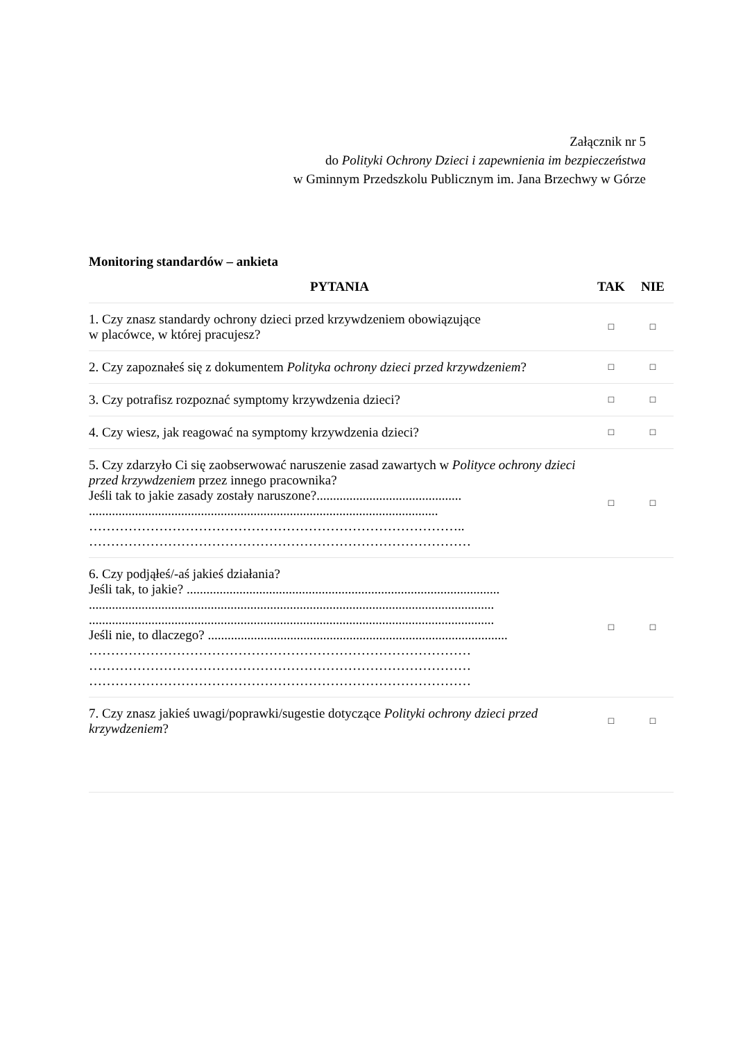Załącznik nr 5
do Polityki Ochrony Dzieci i zapewnienia im bezpieczeństwa
w Gminnym Przedszkolu Publicznym im. Jana Brzechwy w Górze
Monitoring standardów – ankieta
| PYTANIA | TAK | NIE |
| --- | --- | --- |
| 1. Czy znasz standardy ochrony dzieci przed krzywdzeniem obowiązujące w placówce, w której pracujesz? | □ | □ |
| 2. Czy zapoznałeś się z dokumentem Polityka ochrony dzieci przed krzywdzeniem ? | □ | □ |
| 3. Czy potrafisz rozpoznać symptomy krzywdzenia dzieci? | □ | □ |
| 4. Czy wiesz, jak reagować na symptomy krzywdzenia dzieci? | □ | □ |
| 5. Czy zdarzyło Ci się zaobserwować naruszenie zasad zawartych w Polityce ochrony dzieci przed krzywdzeniem przez innego pracownika? Jeśli tak to jakie zasady zostały naruszone?............................................ .......................................................................................................... ………………………………………………………………………….. …………………………………………………………………………… | □ | □ |
| 6. Czy podjąłeś/-aś jakieś działania? Jeśli tak, to jakie? ............................................................................................... ........................................................................................................................... ........................................................................................................................... Jeśli nie, to dlaczego? ........................................................................................... …………………………………………………………………………… …………………………………………………………………………… …………………………………………………………………………… | □ | □ |
| 7. Czy znasz jakieś uwagi/poprawki/sugestie dotyczące Polityki ochrony dzieci przed krzywdzeniem ? | □ | □ |